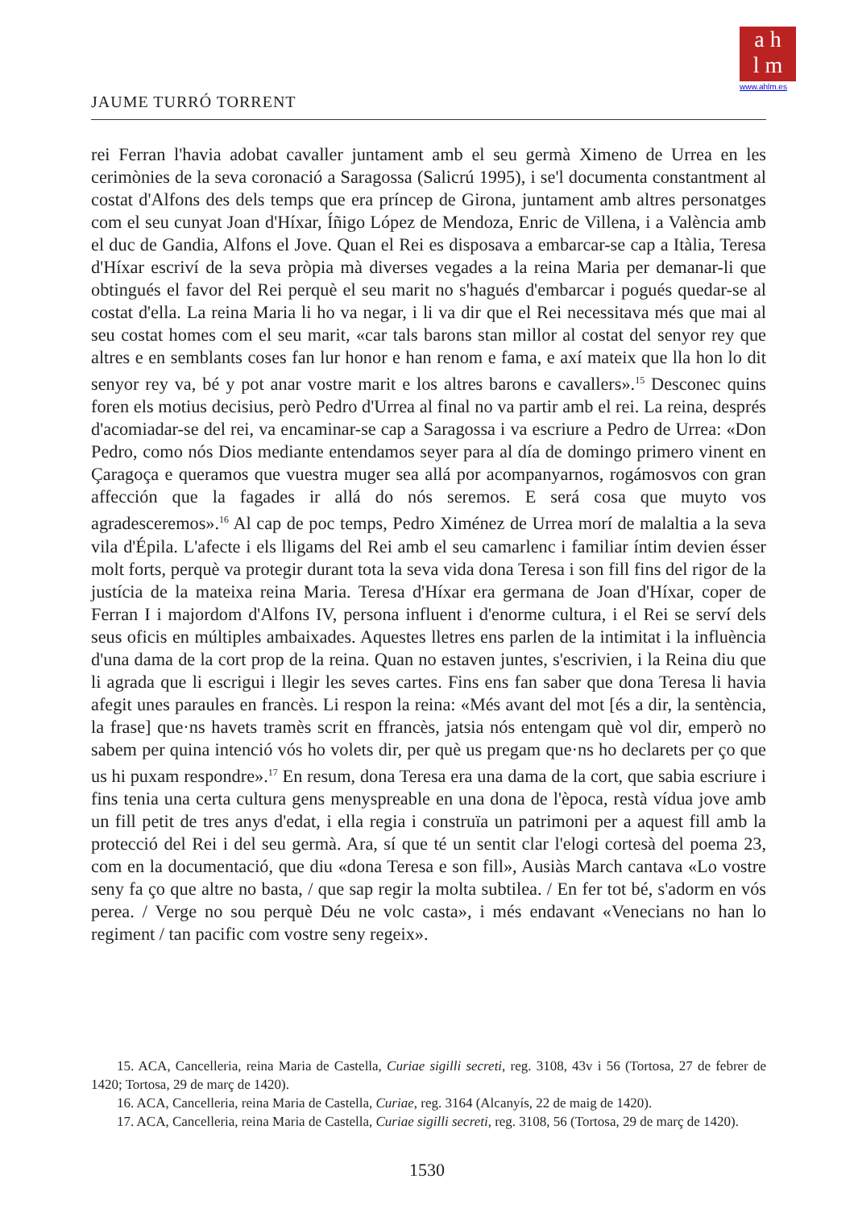a h
l m
www.ahlm.es
JAUME TURRÓ TORRENT
rei Ferran l'havia adobat cavaller juntament amb el seu germà Ximeno de Urrea en les cerimònies de la seva coronació a Saragossa (Salicrú 1995), i se'l documenta constantment al costat d'Alfons des dels temps que era príncep de Girona, juntament amb altres personatges com el seu cunyat Joan d'Híxar, Íñigo López de Mendoza, Enric de Villena, i a València amb el duc de Gandia, Alfons el Jove. Quan el Rei es disposava a embarcar-se cap a Itàlia, Teresa d'Híxar escriví de la seva pròpia mà diverses vegades a la reina Maria per demanar-li que obtingués el favor del Rei perquè el seu marit no s'hagués d'embarcar i pogués quedar-se al costat d'ella. La reina Maria li ho va negar, i li va dir que el Rei necessitava més que mai al seu costat homes com el seu marit, «car tals barons stan millor al costat del senyor rey que altres e en semblants coses fan lur honor e han renom e fama, e axí mateix que lla hon lo dit senyor rey va, bé y pot anar vostre marit e los altres barons e cavallers».<sup>15</sup> Desconec quins foren els motius decisius, però Pedro d'Urrea al final no va partir amb el rei. La reina, després d'acomiadar-se del rei, va encaminar-se cap a Saragossa i va escriure a Pedro de Urrea: «Don Pedro, como nós Dios mediante entendamos seyer para al día de domingo primero vinent en Çaragoça e queramos que vuestra muger sea allá por acompanyarnos, rogámosvos con gran affección que la fagades ir allá do nós seremos. E será cosa que muyto vos agradesceremos».<sup>16</sup> Al cap de poc temps, Pedro Ximénez de Urrea morí de malaltia a la seva vila d'Épila. L'afecte i els lligams del Rei amb el seu camarlenc i familiar íntim devien ésser molt forts, perquè va protegir durant tota la seva vida dona Teresa i son fill fins del rigor de la justícia de la mateixa reina Maria. Teresa d'Híxar era germana de Joan d'Híxar, coper de Ferran I i majordom d'Alfons IV, persona influent i d'enorme cultura, i el Rei se serví dels seus oficis en múltiples ambaixades. Aquestes lletres ens parlen de la intimitat i la influència d'una dama de la cort prop de la reina. Quan no estaven juntes, s'escrivien, i la Reina diu que li agrada que li escrigui i llegir les seves cartes. Fins ens fan saber que dona Teresa li havia afegit unes paraules en francès. Li respon la reina: «Més avant del mot [és a dir, la sentència, la frase] que·ns havets tramès scrit en ffrancès, jatsia nós entengam què vol dir, emperò no sabem per quina intenció vós ho volets dir, per què us pregam que·ns ho declarets per ço que us hi puxam respondre».<sup>17</sup> En resum, dona Teresa era una dama de la cort, que sabia escriure i fins tenia una certa cultura gens menyspreable en una dona de l'època, restà vídua jove amb un fill petit de tres anys d'edat, i ella regia i construïa un patrimoni per a aquest fill amb la protecció del Rei i del seu germà. Ara, sí que té un sentit clar l'elogi cortesà del poema 23, com en la documentació, que diu «dona Teresa e son fill», Ausiàs March cantava «Lo vostre seny fa ço que altre no basta, / que sap regir la molta subtilea. / En fer tot bé, s'adorm en vós perea. / Verge no sou perquè Déu ne volc casta», i més endavant «Venecians no han lo regiment / tan pacific com vostre seny regeix».
15. ACA, Cancelleria, reina Maria de Castella, Curiae sigilli secreti, reg. 3108, 43v i 56 (Tortosa, 27 de febrer de 1420; Tortosa, 29 de març de 1420).
16. ACA, Cancelleria, reina Maria de Castella, Curiae, reg. 3164 (Alcanyís, 22 de maig de 1420).
17. ACA, Cancelleria, reina Maria de Castella, Curiae sigilli secreti, reg. 3108, 56 (Tortosa, 29 de març de 1420).
1530